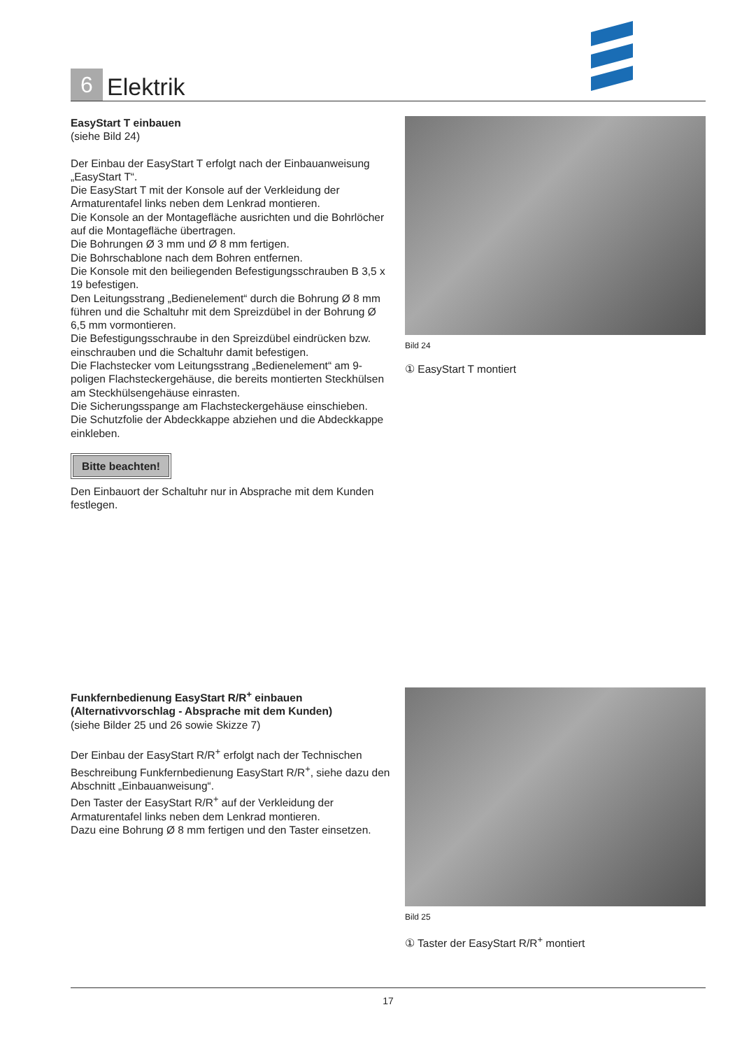6
Elektrik
EasyStart T einbauen
(siehe Bild 24)
Der Einbau der EasyStart T erfolgt nach der Einbauanweisung „EasyStart T“.
Die EasyStart T mit der Konsole auf der Verkleidung der Armaturentafel links neben dem Lenkrad montieren.
Die Konsole an der Montagefläche ausrichten und die Bohrlöcher auf die Montagefläche übertragen.
Die Bohrungen Ø 3 mm und Ø 8 mm fertigen.
Die Bohrschablone nach dem Bohren entfernen.
Die Konsole mit den beiliegenden Befestigungsschrauben B 3,5 x 19 befestigen.
Den Leitungsstrang „Bedienelement“ durch die Bohrung Ø 8 mm führen und die Schaltuhr mit dem Spreizdübel in der Bohrung Ø 6,5 mm vormontieren.
Die Befestigungsschraube in den Spreizdübel eindrücken bzw. einschrauben und die Schaltuhr damit befestigen.
Die Flachstecker vom Leitungsstrang „Bedienelement“ am 9-poligen Flachsteckergehäuse, die bereits montierten Steckhülsen am Steckhülsengehäuse einrasten.
Die Sicherungsspange am Flachsteckergehäuse einschieben.
Die Schutzfolie der Abdeckkappe abziehen und die Abdeckkappe einkleben.
Bitte beachten!
Den Einbauort der Schaltuhr nur in Absprache mit dem Kunden festlegen.
Bild 24
① EasyStart T montiert
Funkfernbedienung EasyStart R/R<sup>+</sup> einbauen
(Alternativvorschlag - Absprache mit dem Kunden)
(siehe Bilder 25 und 26 sowie Skizze 7)
Der Einbau der EasyStart R/R<sup>+</sup> erfolgt nach der Technischen Beschreibung Funkfernbedienung EasyStart R/R<sup>+</sup>, siehe dazu den Abschnitt „Einbauanweisung“.
Den Taster der EasyStart R/R<sup>+</sup> auf der Verkleidung der Armaturentafel links neben dem Lenkrad montieren.
Dazu eine Bohrung Ø 8 mm fertigen und den Taster einsetzen.
Bild 25
① Taster der EasyStart R/R<sup>+</sup> montiert
17